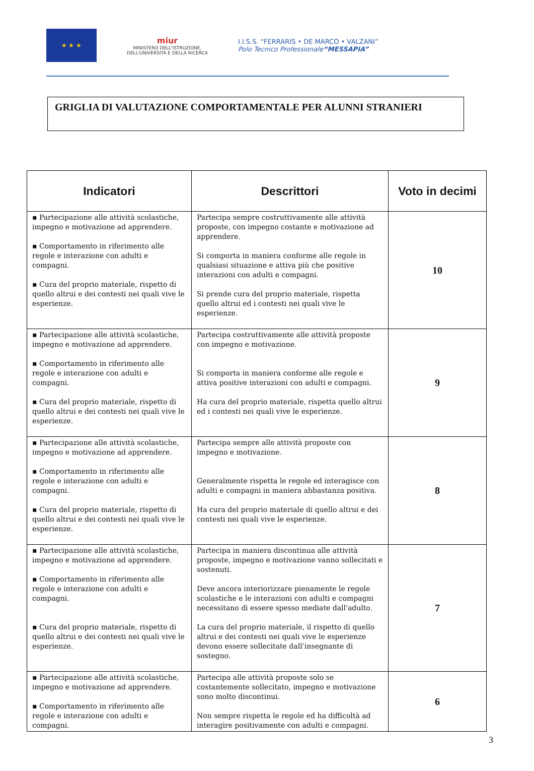★ ★ ★
miur
MINISTERO DELL'ISTRUZIONE,
DELL'UNIVERSITÀ E DELLA RICERCA
I.I.S.S. “FERRARIS • DE MARCO • VALZANI”
Polo Tecnico Professionale“MESSAPIA”
GRIGLIA DI VALUTAZIONE COMPORTAMENTALE PER ALUNNI STRANIERI
| Indicatori | Descrittori | Voto in decimi |
| --- | --- | --- |
| ▪ Partecipazione alle attività scolastiche, impegno e motivazione ad apprendere. ▪ Comportamento in riferimento alle regole e interazione con adulti e compagni. ▪ Cura del proprio materiale, rispetto di quello altrui e dei contesti nei quali vive le esperienze. | Partecipa sempre costruttivamente alle attività proposte, con impegno costante e motivazione ad apprendere. Si comporta in maniera conforme alle regole in qualsiasi situazione e attiva più che positive interazioni con adulti e compagni. Si prende cura del proprio materiale, rispetta quello altrui ed i contesti nei quali vive le esperienze. | 10 |
| ▪ Partecipazione alle attività scolastiche, impegno e motivazione ad apprendere. ▪ Comportamento in riferimento alle regole e interazione con adulti e compagni. ▪ Cura del proprio materiale, rispetto di quello altrui e dei contesti nei quali vive le esperienze. | Partecipa costruttivamente alle attività proposte con impegno e motivazione. Si comporta in maniera conforme alle regole e attiva positive interazioni con adulti e compagni. Ha cura del proprio materiale, rispetta quello altrui ed i contesti nei quali vive le esperienze. | 9 |
| ▪ Partecipazione alle attività scolastiche, impegno e motivazione ad apprendere. ▪ Comportamento in riferimento alle regole e interazione con adulti e compagni. ▪ Cura del proprio materiale, rispetto di quello altrui e dei contesti nei quali vive le esperienze. | Partecipa sempre alle attività proposte con impegno e motivazione. Generalmente rispetta le regole ed interagisce con adulti e compagni in maniera abbastanza positiva. Ha cura del proprio materiale di quello altrui e dei contesti nei quali vive le esperienze. | 8 |
| ▪ Partecipazione alle attività scolastiche, impegno e motivazione ad apprendere. ▪ Comportamento in riferimento alle regole e interazione con adulti e compagni. ▪ Cura del proprio materiale, rispetto di quello altrui e dei contesti nei quali vive le esperienze. | Partecipa in maniera discontinua alle attività proposte, impegno e motivazione vanno sollecitati e sostenuti. Deve ancora interiorizzare pienamente le regole scolastiche e le interazioni con adulti e compagni necessitano di essere spesso mediate dall'adulto. La cura del proprio materiale, il rispetto di quello altrui e dei contesti nei quali vive le esperienze devono essere sollecitate dall’insegnante di sostegno. | 7 |
| ▪ Partecipazione alle attività scolastiche, impegno e motivazione ad apprendere. ▪ Comportamento in riferimento alle regole e interazione con adulti e compagni. | Partecipa alle attività proposte solo se costantemente sollecitato, impegno e motivazione sono molto discontinui. Non sempre rispetta le regole ed ha difficoltà ad interagire positivamente con adulti e compagni. | 6 |
3